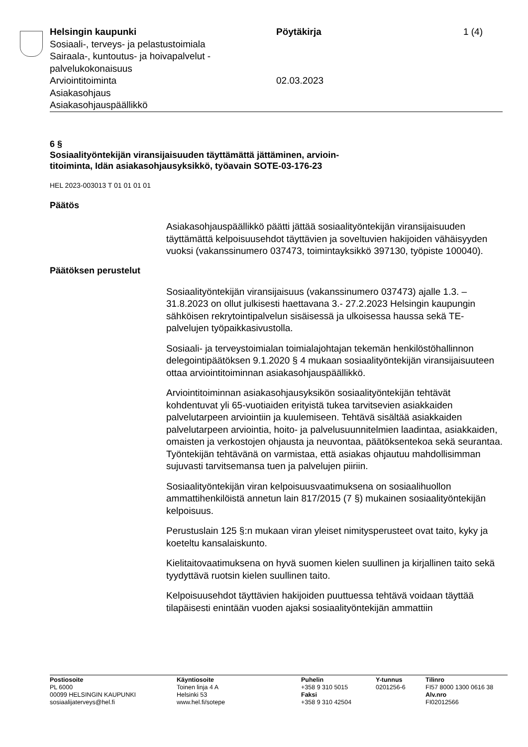Helsingin kaupunki
Sosiaali-, terveys- ja pelastustoimiala
Sairaala-, kuntoutus- ja hoivapalvelut -
palvelukokonaisuus
Arviointitoiminta
Asiakasohjaus
Asiakasohjauspäällikkö
Pöytäkirja
02.03.2023
1 (4)
6 §
Sosiaalityöntekijän viransijaisuuden täyttämättä jättäminen, arvioin-
titoiminta, Idän asiakasohjausyksikkö, työavain SOTE-03-176-23
HEL 2023-003013 T 01 01 01 01
Päätös
Asiakasohjauspäällikkö päätti jättää sosiaalityöntekijän viransijaisuuden täyttämättä kelpoisuusehdot täyttävien ja soveltuvien hakijoiden vähäisyyden vuoksi (vakanssinumero 037473, toimintayksikkö 397130, työpiste 100040).
Päätöksen perustelut
Sosiaalityöntekijän viransijaisuus (vakanssinumero 037473) ajalle 1.3. – 31.8.2023 on ollut julkisesti haettavana 3.- 27.2.2023 Helsingin kaupungin sähköisen rekrytointipalvelun sisäisessä ja ulkoisessa haussa sekä TE-palvelujen työpaikkasivustolla.
Sosiaali- ja terveystoimialan toimialajohtajan tekemän henkilöstöhallinnon delegointipäätöksen 9.1.2020 § 4 mukaan sosiaalityöntekijän viransijaisuuteen ottaa arviointitoiminnan asiakasohjauspäällikkö.
Arviointitoiminnan asiakasohjausyksikön sosiaalityöntekijän tehtävät kohdentuvat yli 65-vuotiaiden erityistä tukea tarvitsevien asiakkaiden palvelutarpeen arviointiin ja kuulemiseen. Tehtävä sisältää asiakkaiden palvelutarpeen arviointia, hoito- ja palvelusuunnitelmien laadintaa, asiakkaiden, omaisten ja verkostojen ohjausta ja neuvontaa, päätöksentekoa sekä seurantaa. Työntekijän tehtävänä on varmistaa, että asiakas ohjautuu mahdollisimman sujuvasti tarvitsemansa tuen ja palvelujen piiriin.
Sosiaalityöntekijän viran kelpoisuusvaatimuksena on sosiaalihuollon ammattihenkilöistä annetun lain 817/2015 (7 §) mukainen sosiaalityöntekijän kelpoisuus.
Perustuslain 125 §:n mukaan viran yleiset nimitysperusteet ovat taito, kyky ja koeteltu kansalaiskunto.
Kielitaitovaatimuksena on hyvä suomen kielen suullinen ja kirjallinen taito sekä tyydyttävä ruotsin kielen suullinen taito.
Kelpoisuusehdot täyttävien hakijoiden puuttuessa tehtävä voidaan täyttää tilapäisesti enintään vuoden ajaksi sosiaalityöntekijän ammattiin
Postiosoite
PL 6000
00099 HELSINGIN KAUPUNKI
sosiaalijaterveys@hel.fi
Käyntiosoite
Toinen linja 4 A
Helsinki 53
www.hel.fi/sotepe
Puhelin
+358 9 310 5015
Faksi
+358 9 310 42504
Y-tunnus
0201256-6
Tilinro
FI57 8000 1300 0616 38
Alv.nro
FI02012566